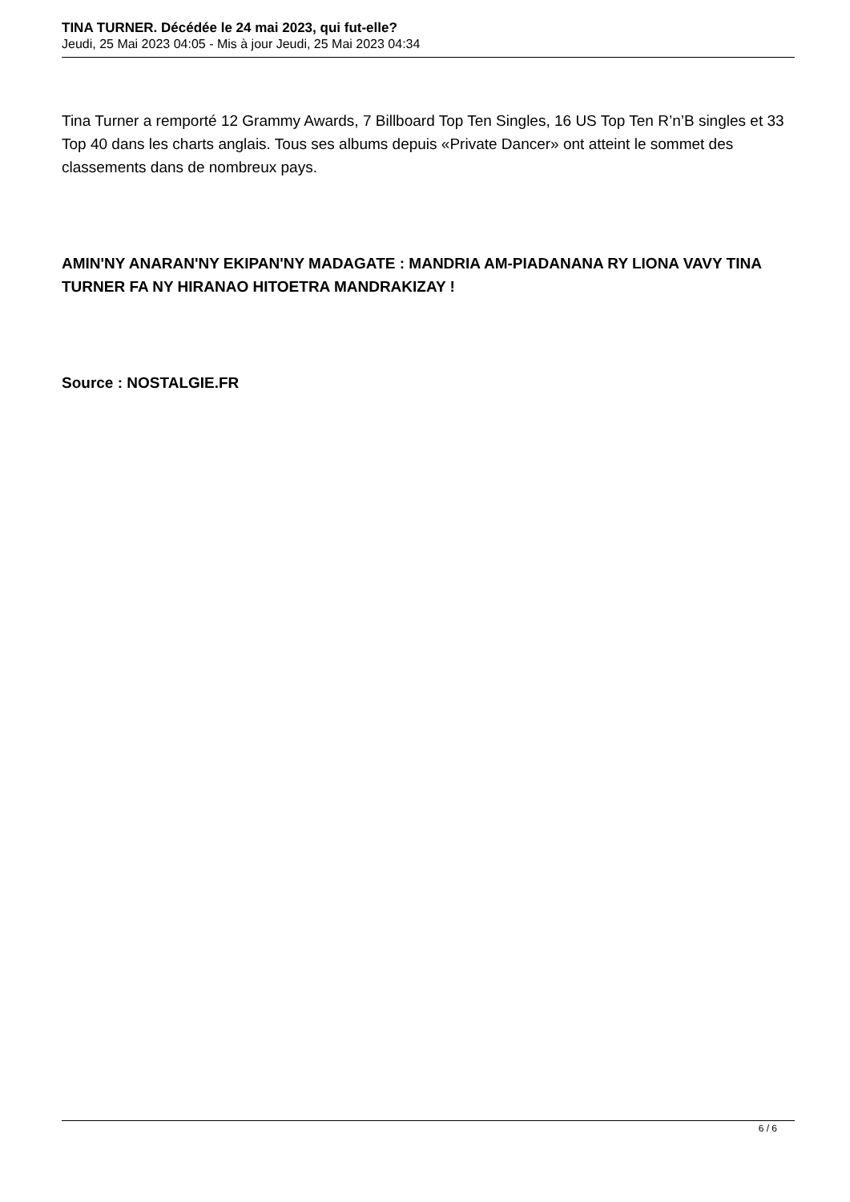TINA TURNER. Décédée le 24 mai 2023, qui fut-elle?
Jeudi, 25 Mai 2023 04:05 - Mis à jour Jeudi, 25 Mai 2023 04:34
Tina Turner a remporté 12 Grammy Awards, 7 Billboard Top Ten Singles, 16 US Top Ten R’n’B singles et 33 Top 40 dans les charts anglais. Tous ses albums depuis «Private Dancer» ont atteint le sommet des classements dans de nombreux pays.
AMIN'NY ANARAN'NY EKIPAN'NY MADAGATE : MANDRIA AM-PIADANANA RY LIONA VAVY TINA TURNER FA NY HIRANAO HITOETRA MANDRAKIZAY !
Source : NOSTALGIE.FR
6 / 6